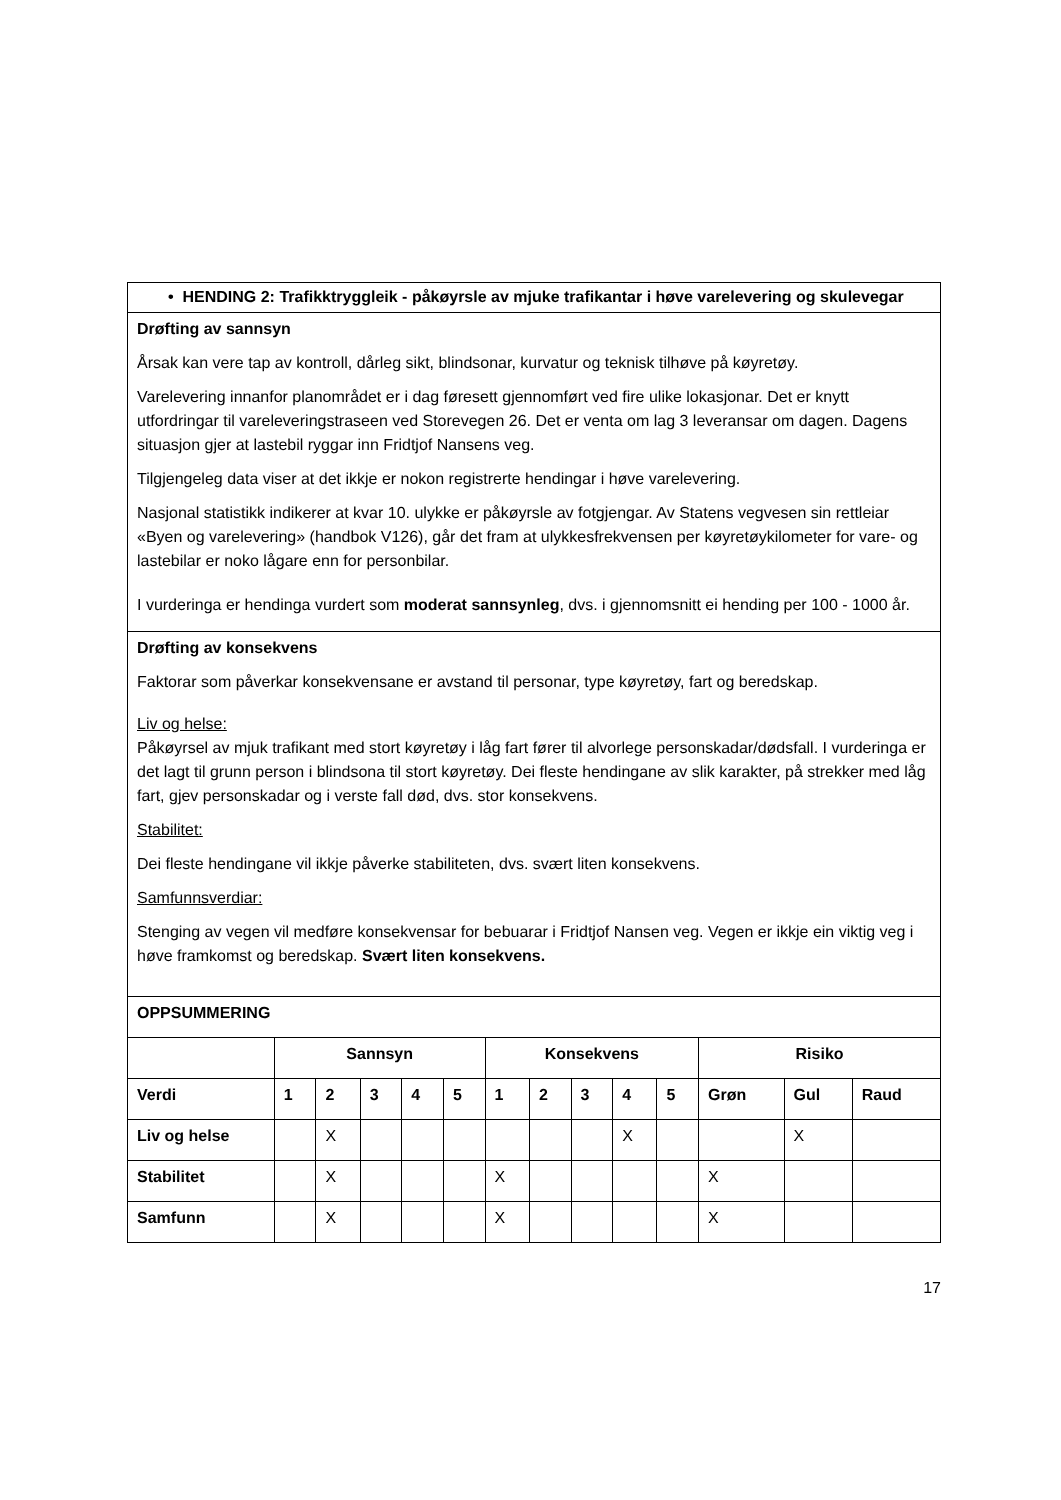| • HENDING 2: Trafikktryggleik - påkøyrsle av mjuke trafikantar i høve varelevering og skulevegar | | | | | | | | | | | | | |
| Drøfting av sannsyn Årsak kan vere tap av kontroll, dårleg sikt, blindsonar, kurvatur og teknisk tilhøve på køyretøy. Varelevering innanfor planområdet er i dag føresett gjennomført ved fire ulike lokasjonar. Det er knytt utfordringar til vareleveringstraseen ved Storevegen 26. Det er venta om lag 3 leveransar om dagen. Dagens situasjon gjer at lastebil ryggar inn Fridtjof Nansens veg. Tilgjengeleg data viser at det ikkje er nokon registrerte hendingar i høve varelevering. Nasjonal statistikk indikerer at kvar 10. ulykke er påkøyrsle av fotgjengar. Av Statens vegvesen sin rettleiar «Byen og varelevering» (handbok V126), går det fram at ulykkesfrekvensen per køyretøykilometer for vare- og lastebilar er noko lågare enn for personbilar. I vurderinga er hendinga vurdert som moderat sannsynleg , dvs. i gjennomsnitt ei hending per 100 - 1000 år. | | | | | | | | | | | | | |
| Drøfting av konsekvens Faktorar som påverkar konsekvensane er avstand til personar, type køyretøy, fart og beredskap. Liv og helse: Påkøyrsel av mjuk trafikant med stort køyretøy i låg fart fører til alvorlege personskadar/dødsfall. I vurderinga er det lagt til grunn person i blindsona til stort køyretøy. Dei fleste hendingane av slik karakter, på strekker med låg fart, gjev personskadar og i verste fall død, dvs. stor konsekvens. Stabilitet: Dei fleste hendingane vil ikkje påverke stabiliteten, dvs. svært liten konsekvens. Samfunnsverdiar: Stenging av vegen vil medføre konsekvensar for bebuarar i Fridtjof Nansen veg. Vegen er ikkje ein viktig veg i høve framkomst og beredskap. Svært liten konsekvens. | | | | | | | | | | | | | |
| OPPSUMMERING | | | | | | | | | | | | | |
| | Sannsyn | | | | | Konsekvens | | | | | Risiko | | |
| Verdi | 1 | 2 | 3 | 4 | 5 | 1 | 2 | 3 | 4 | 5 | Grøn | Gul | Raud |
| Liv og helse | | X | | | | | | | X | | | X | |
| Stabilitet | | X | | | | X | | | | | X | | |
| Samfunn | | X | | | | X | | | | | X | | |
17